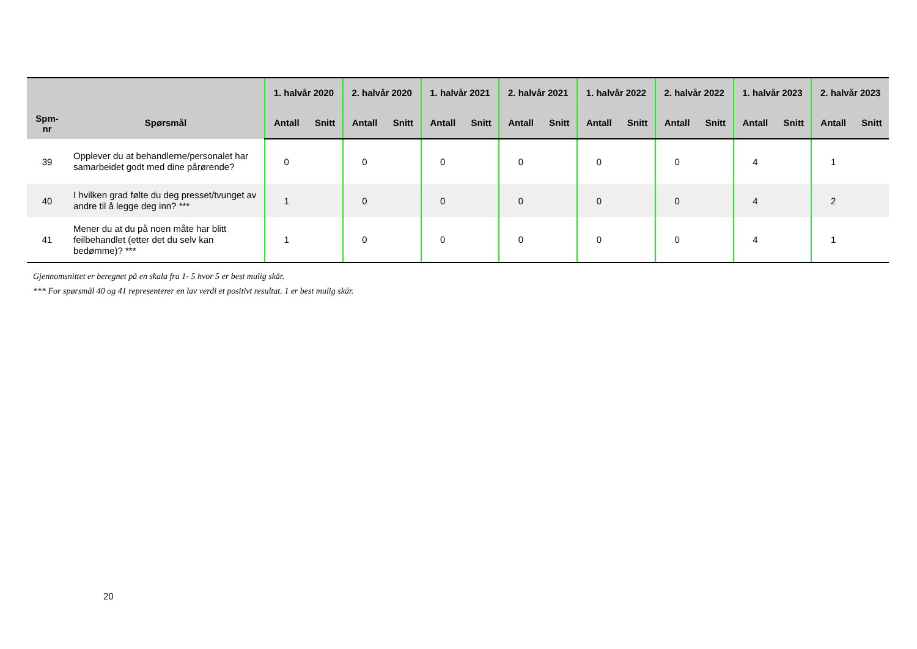| Spm- nr | Spørsmål | 1. halvår 2020 | | 2. halvår 2020 | | 1. halvår 2021 | | 2. halvår 2021 | | 1. halvår 2022 | | 2. halvår 2022 | | 1. halvår 2023 | | 2. halvår 2023 | |
| --- | --- | --- | --- | --- | --- | --- | --- | --- | --- | --- | --- | --- | --- | --- | --- | --- | --- |
| | | Antall | Snitt | Antall | Snitt | Antall | Snitt | Antall | Snitt | Antall | Snitt | Antall | Snitt | Antall | Snitt | Antall | Snitt |
| 39 | Opplever du at behandlerne/personalet har samarbeidet godt med dine pårørende? | 0 | | 0 | | 0 | | 0 | | 0 | | 0 | | 4 | | 1 | |
| 40 | I hvilken grad følte du deg presset/tvunget av andre til å legge deg inn? *** | 1 | | 0 | | 0 | | 0 | | 0 | | 0 | | 4 | | 2 | |
| 41 | Mener du at du på noen måte har blitt feilbehandlet (etter det du selv kan bedømme)? *** | 1 | | 0 | | 0 | | 0 | | 0 | | 0 | | 4 | | 1 | |
Gjennomsnittet er beregnet på en skala fra 1- 5 hvor 5 er best mulig skår.
*** For spørsmål 40 og 41 representerer en lav verdi et positivt resultat. 1 er best mulig skår.
20